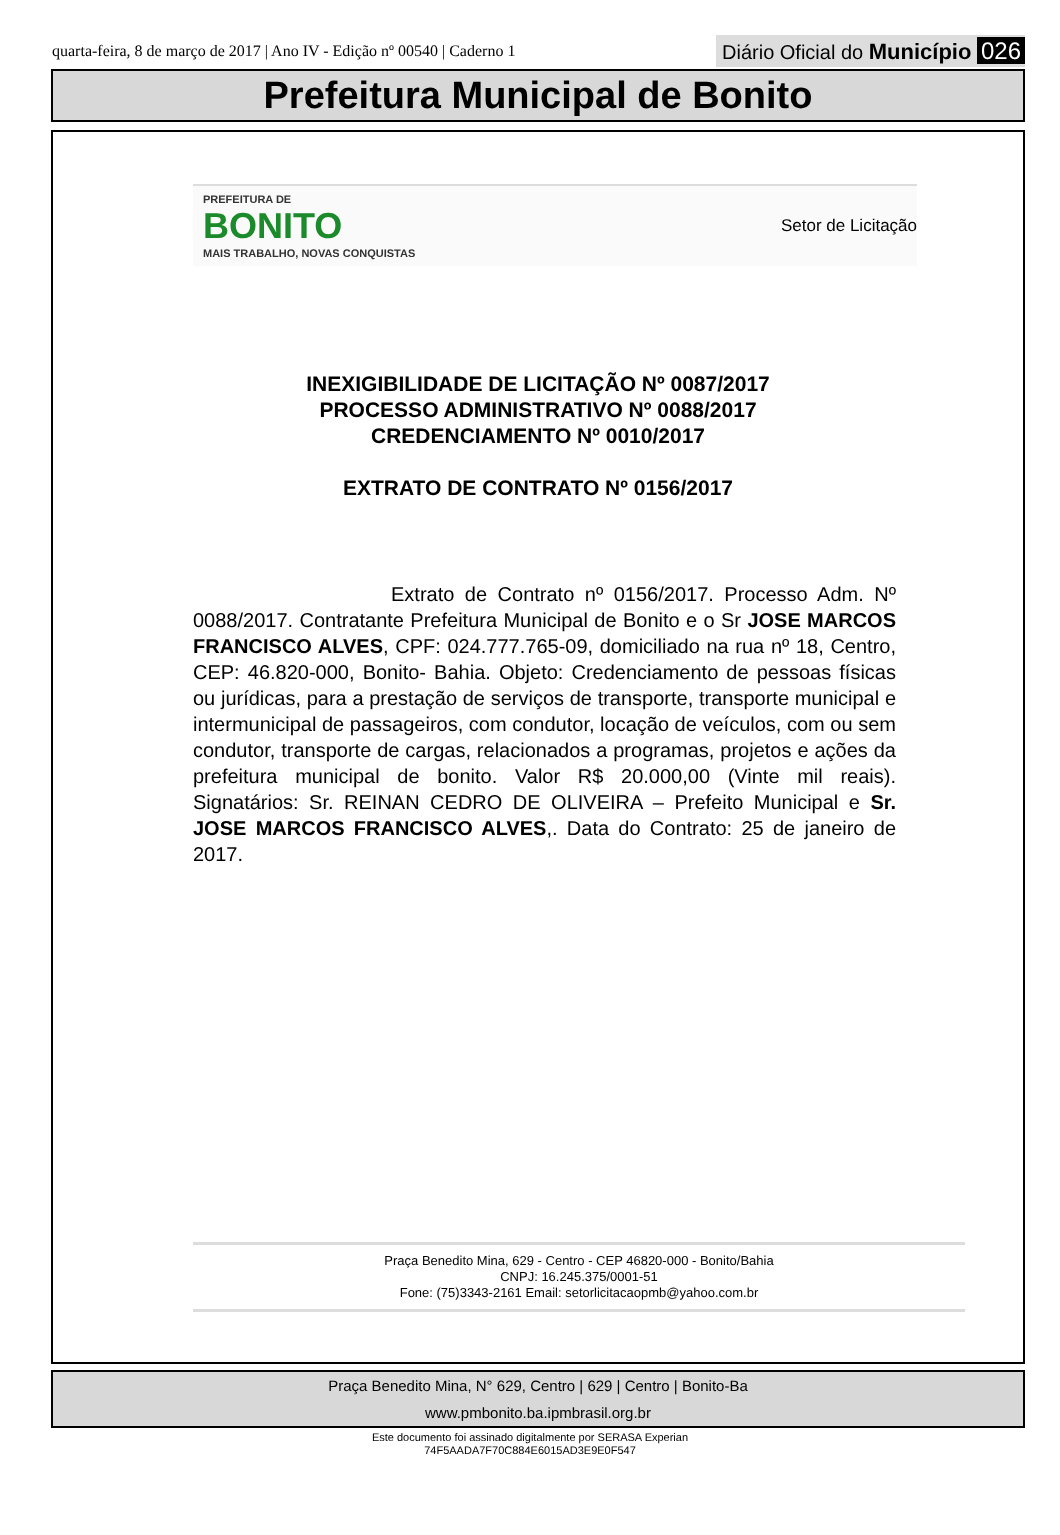quarta-feira, 8 de março de 2017 | Ano IV - Edição nº 00540 | Caderno 1
Diário Oficial do Município 026
Prefeitura Municipal de Bonito
PREFEITURA DE
BONITO
MAIS TRABALHO, NOVAS CONQUISTAS
Setor de Licitação
INEXIGIBILIDADE DE LICITAÇÃO Nº 0087/2017
PROCESSO ADMINISTRATIVO Nº 0088/2017
CREDENCIAMENTO Nº 0010/2017
EXTRATO DE CONTRATO Nº 0156/2017
Extrato de Contrato nº 0156/2017. Processo Adm. Nº 0088/2017. Contratante Prefeitura Municipal de Bonito e o Sr JOSE MARCOS FRANCISCO ALVES, CPF: 024.777.765-09, domiciliado na rua nº 18, Centro, CEP: 46.820-000, Bonito- Bahia. Objeto: Credenciamento de pessoas físicas ou jurídicas, para a prestação de serviços de transporte, transporte municipal e intermunicipal de passageiros, com condutor, locação de veículos, com ou sem condutor, transporte de cargas, relacionados a programas, projetos e ações da prefeitura municipal de bonito. Valor R$ 20.000,00 (Vinte mil reais). Signatários: Sr. REINAN CEDRO DE OLIVEIRA – Prefeito Municipal e Sr. JOSE MARCOS FRANCISCO ALVES,. Data do Contrato: 25 de janeiro de 2017.
Praça Benedito Mina, 629 - Centro - CEP 46820-000 - Bonito/Bahia
CNPJ: 16.245.375/0001-51
Fone: (75)3343-2161 Email: setorlicitacaopmb@yahoo.com.br
Praça Benedito Mina, N° 629, Centro | 629 | Centro | Bonito-Ba
www.pmbonito.ba.ipmbrasil.org.br
Este documento foi assinado digitalmente por SERASA Experian
74F5AADA7F70C884E6015AD3E9E0F547